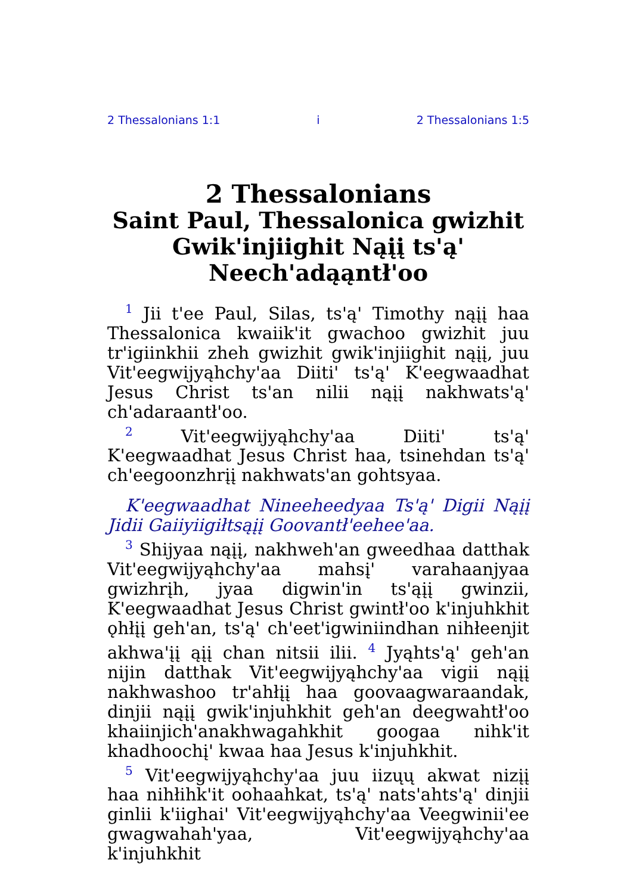2 Thessalonians 1:1 i 2 Thessalonians 1:5
2 Thessalonians
Saint Paul, Thessalonica gwizhit Gwik'injiighit Nąįį ts'ą' Neech'adąąntł'oo
<sup>1</sup> Jii t'ee Paul, Silas, ts'ą' Timothy nąįį haa Thessalonica kwaiik'it gwachoo gwizhit juu tr'igiinkhii zheh gwizhit gwik'injiighit nąįį, juu Vit'eegwijyąhchy'aa Diiti' ts'ą' K'eegwaadhat Jesus Christ ts'an nilii nąįį nakhwats'ą' ch'adaraantł'oo.
<sup>2</sup> Vit'eegwijyąhchy'aa Diiti' ts'ą' K'eegwaadhat Jesus Christ haa, tsinehdan ts'ą' ch'eegoonzhrįį nakhwats'an gohtsyaa.
K'eegwaadhat Nineeheedyaa Ts'ą' Digii Nąįį Jidii Gaiiyiigiłtsąįį Goovantł'eehee'aa.
<sup>3</sup> Shijyaa nąįį, nakhweh'an gweedhaa datthak Vit'eegwijyąhchy'aa mahsį' varahaanjyaa gwizhrįh, jyaa digwin'in ts'ąįį gwinzii, K'eegwaadhat Jesus Christ gwintł'oo k'injuhkhit ǫhłįį geh'an, ts'ą' ch'eet'igwiniindhan nihłeenjit akhwa'įį ąįį chan nitsii ilii. <sup>4</sup> Jyąhts'ą' geh'an nijin datthak Vit'eegwijyąhchy'aa vigii nąįį nakhwashoo tr'ahłįį haa goovaagwaraandak, dinjii nąįį gwik'injuhkhit geh'an deegwahtł'oo khaiinjich'anakhwagahkhit googaa nihk'it khadhoochį' kwaa haa Jesus k'injuhkhit.
<sup>5</sup> Vit'eegwijyąhchy'aa juu iizųų akwat nizįį haa nihłihk'it oohaahkat, ts'ą' nats'ahts'ą' dinjii ginlii k'iighai' Vit'eegwijyąhchy'aa Veegwinii'ee gwagwahah'yaa, Vit'eegwijyąhchy'aa k'injuhkhit